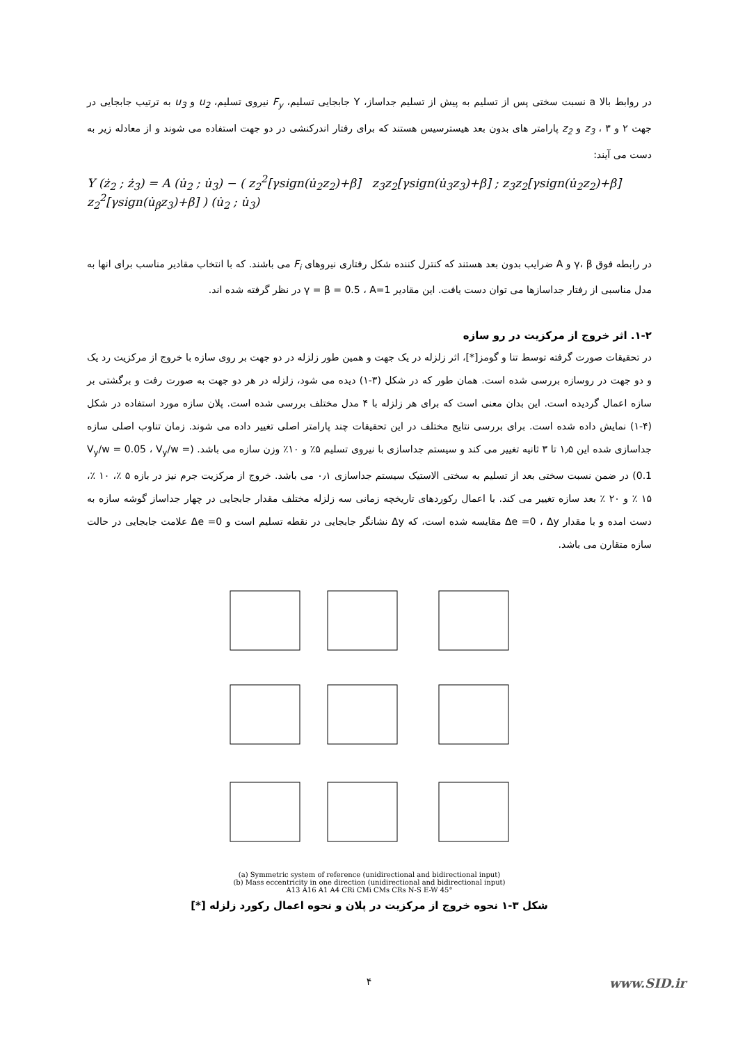در روابط بالا a نسبت سختی پس از تسلیم به پیش از تسلیم جداساز، Y جابجایی تسلیم، F<sub>y</sub> نیروی تسلیم، u<sub>2</sub> و u<sub>3</sub> به ترتیب جابجایی در جهت ۲ و ۳ ، z<sub>3</sub> و z<sub>2</sub> پارامتر های بدون بعد هیسترسیس هستند که برای رفتار اندرکنشی در دو جهت استفاده می شوند و از معادله زیر به دست می آیند:
Y (ż<sub>2</sub> ; ż<sub>3</sub>) = A (u̇<sub>2</sub> ; u̇<sub>3</sub>) − ( z<sub>2</sub><sup>2</sup>[γsign(u̇<sub>2</sub>z<sub>2</sub>)+β] z<sub>3</sub>z<sub>2</sub>[γsign(u̇<sub>3</sub>z<sub>3</sub>)+β] ; z<sub>3</sub>z<sub>2</sub>[γsign(u̇<sub>2</sub>z<sub>2</sub>)+β] z<sub>2</sub><sup>2</sup>[γsign(u̇<sub>β</sub>z<sub>3</sub>)+β] ) (u̇<sub>2</sub> ; u̇<sub>3</sub>)
در رابطه فوق γ، β و A ضرایب بدون بعد هستند که کنترل کننده شکل رفتاری نیروهای F<sub>i</sub> می باشند. که با انتخاب مقادیر مناسب برای انها به مدل مناسبی از رفتار جداسازها می توان دست یافت. این مقادیر γ = β = 0.5 ، A=1 در نظر گرفته شده اند.
۱-۲. اثر خروج از مرکزیت در رو سازه
در تحقیقات صورت گرفته توسط تنا و گومز[*]، اثر زلزله در یک جهت و همین طور زلزله در دو جهت بر روی سازه با خروج از مرکزیت رد یک و دو جهت در روسازه بررسی شده است. همان طور که در شکل (۳-۱) دیده می شود، زلزله در هر دو جهت به صورت رفت و برگشتی بر سازه اعمال گردیده است. این بدان معنی است که برای هر زلزله با ۴ مدل مختلف بررسی شده است. پلان سازه مورد استفاده در شکل (۴-۱) نمایش داده شده است. برای بررسی نتایج مختلف در این تحقیقات چند پارامتر اصلی تغییر داده می شوند. زمان تناوب اصلی سازه جداسازی شده این ۱٫۵ تا ۳ ثانیه تغییر می کند و سیستم جداسازی با نیروی تسلیم ۵٪ و ۱۰٪ وزن سازه می باشد. (V<sub>y</sub>/w = 0.05 ، V<sub>y</sub>/w = 0.1) در ضمن نسبت سختی بعد از تسلیم به سختی الاستیک سیستم جداسازی ۰٫۱ می باشد. خروج از مرکزیت جرم نیز در بازه ۵ ٪، ۱۰ ٪، ۱۵ ٪ و ۲۰ ٪ بعد سازه تغییر می کند. با اعمال رکوردهای تاریخچه زمانی سه زلزله مختلف مقدار جابجایی در چهار جداساز گوشه سازه به دست امده و با مقدار Δe =0 ، Δy مقایسه شده است، که Δy نشانگر جابجایی در نقطه تسلیم است و Δe =0 علامت جابجایی در حالت سازه متقارن می باشد.
(a) Symmetric system of reference (unidirectional and bidirectional input)
(b) Mass eccentricity in one direction (unidirectional and bidirectional input)
A13 A16 A1 A4 CRi CMi CMs CRs N-S E-W 45°
شکل ۳-۱ نحوه خروج از مرکزیت در پلان و نحوه اعمال رکورد زلزله [*]
۴
www.SID.ir